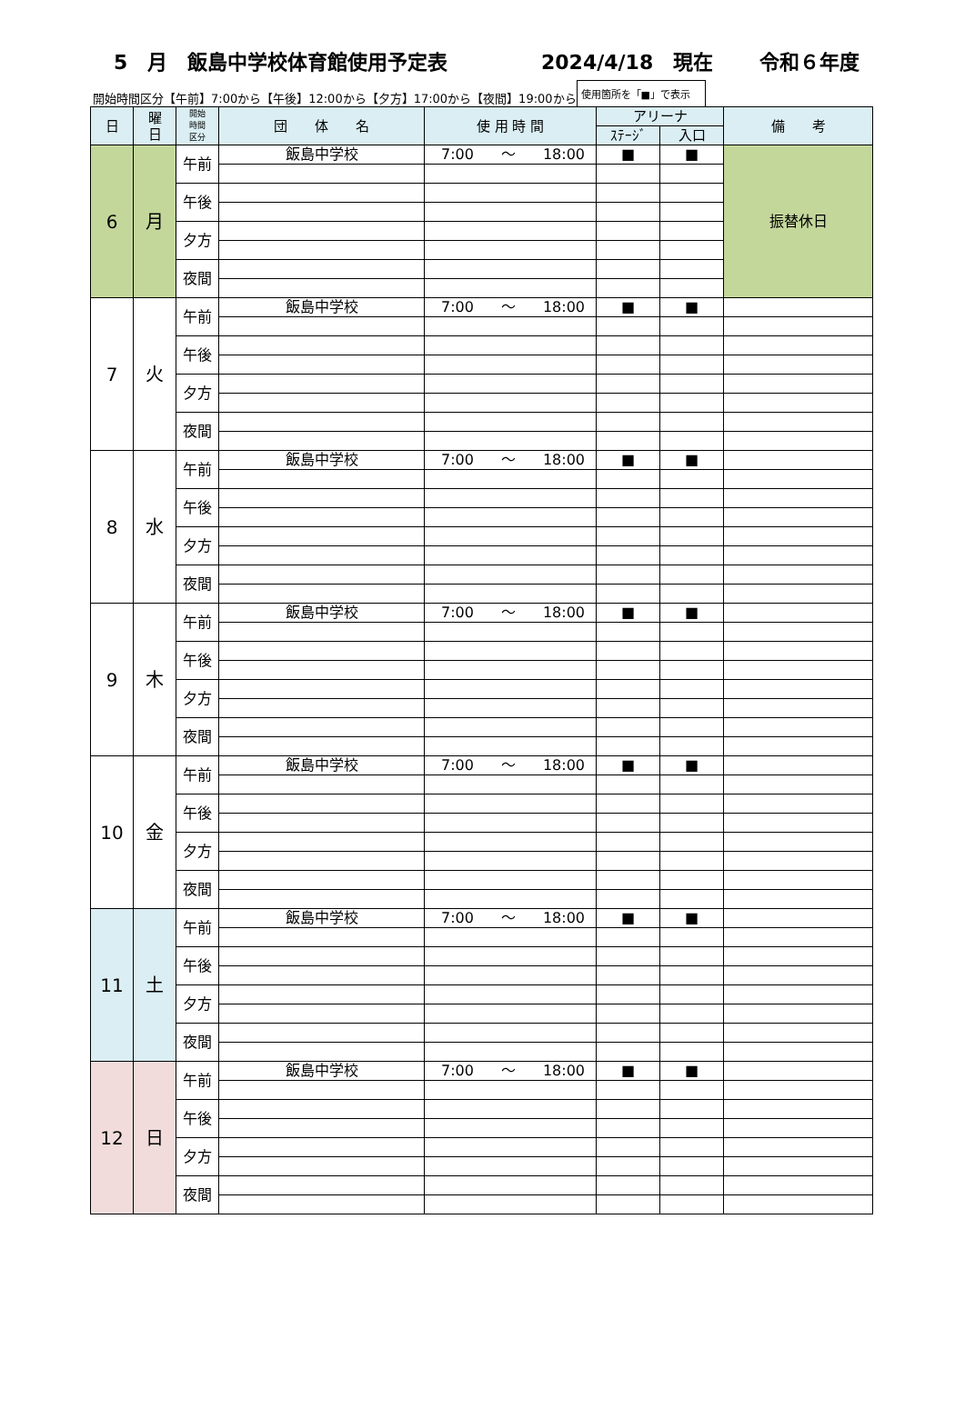5　月　飯島中学校体育館使用予定表 2024/4/18　現在 令和６年度
開始時間区分【午前】7:00から【午後】12:00から【夕方】17:00から【夜間】19:00から 使用箇所を「■」で表示
| 日 | 曜 日 | 開始 時間 区分 | 団 体 名 | 使 用 時 間 | アリーナ | | 備 考 |
| --- | --- | --- | --- | --- | --- | --- | --- |
| | | | | | ｽﾃｰｼﾞ | 入口 | |
| 6 | 月 | 午前 | 飯島中学校 | 7:00 ～ 18:00 | ■ | ■ | 振替休日 |
| | | 午後 | | | | | |
| | | 夕方 | | | | | |
| | | 夜間 | | | | | |
| 7 | 火 | 午前 | 飯島中学校 | 7:00 ～ 18:00 | ■ | ■ | |
| | | 午後 | | | | | |
| | | 夕方 | | | | | |
| | | 夜間 | | | | | |
| 8 | 水 | 午前 | 飯島中学校 | 7:00 ～ 18:00 | ■ | ■ | |
| | | 午後 | | | | | |
| | | 夕方 | | | | | |
| | | 夜間 | | | | | |
| 9 | 木 | 午前 | 飯島中学校 | 7:00 ～ 18:00 | ■ | ■ | |
| | | 午後 | | | | | |
| | | 夕方 | | | | | |
| | | 夜間 | | | | | |
| 10 | 金 | 午前 | 飯島中学校 | 7:00 ～ 18:00 | ■ | ■ | |
| | | 午後 | | | | | |
| | | 夕方 | | | | | |
| | | 夜間 | | | | | |
| 11 | 土 | 午前 | 飯島中学校 | 7:00 ～ 18:00 | ■ | ■ | |
| | | 午後 | | | | | |
| | | 夕方 | | | | | |
| | | 夜間 | | | | | |
| 12 | 日 | 午前 | 飯島中学校 | 7:00 ～ 18:00 | ■ | ■ | |
| | | 午後 | | | | | |
| | | 夕方 | | | | | |
| | | 夜間 | | | | | |